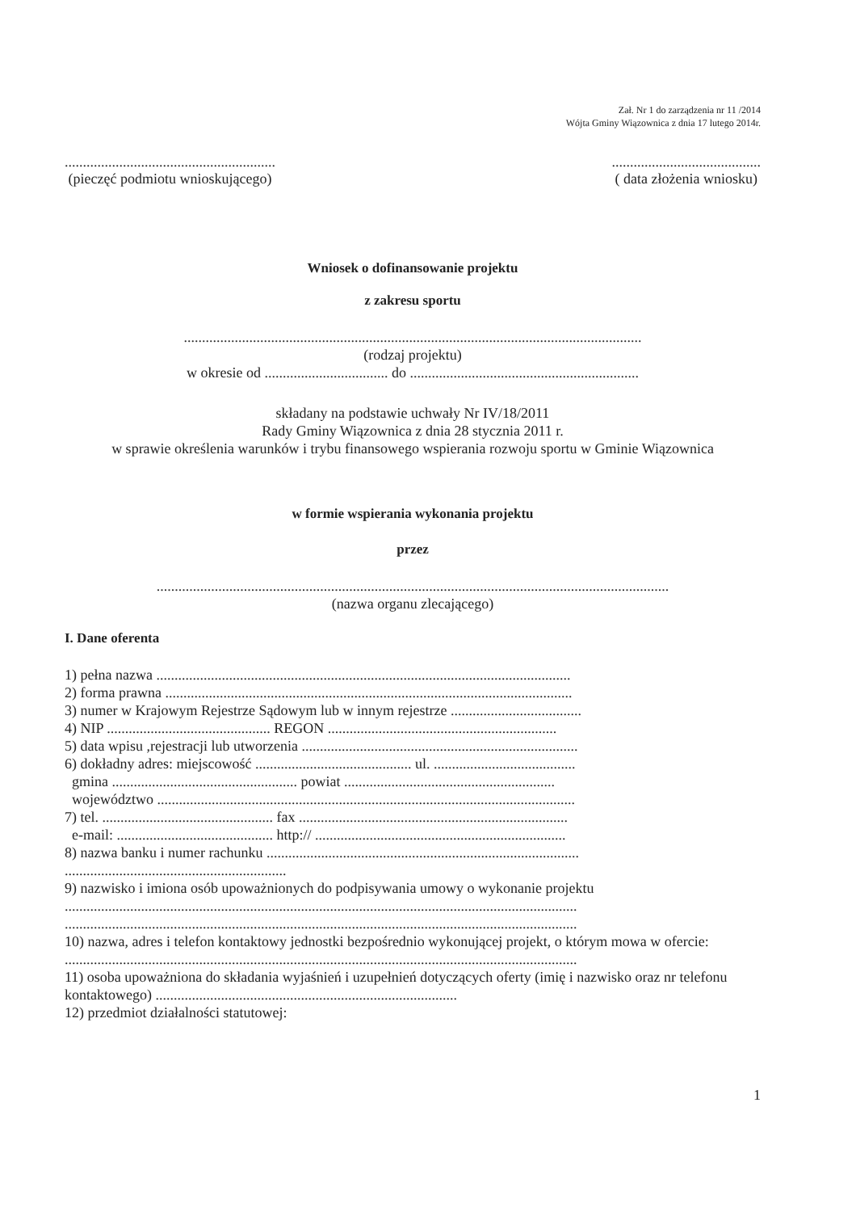Zał. Nr 1 do zarządzenia nr 11 /2014
Wójta Gminy Wiązownica z dnia 17 lutego 2014r.
..........................................................
(pieczęć podmiotu wnioskującego)
.........................................
( data złożenia wniosku)
Wniosek o dofinansowanie projektu
z zakresu sportu
..............................................................................................................................
(rodzaj projektu)
w okresie od .................................. do ...............................................................
składany na podstawie uchwały Nr IV/18/2011
Rady Gminy Wiązownica z dnia 28 stycznia 2011 r.
w sprawie określenia warunków i trybu finansowego wspierania rozwoju sportu w Gminie Wiązownica
w formie wspierania wykonania projektu
przez
.............................................................................................................................................
(nazwa organu zlecającego)
I. Dane oferenta
1) pełna nazwa ..................................................................................................................
2) forma prawna ................................................................................................................
3) numer w Krajowym Rejestrze Sądowym lub w innym rejestrze ....................................
4) NIP ............................................. REGON ...............................................................
5) data wpisu ,rejestracji lub utworzenia ............................................................................
6) dokładny adres: miejscowość ........................................... ul. .......................................
gmina ................................................... powiat ..........................................................
województwo ...................................................................................................................
7) tel. ............................................... fax ..........................................................................
e-mail: ........................................... http:// .....................................................................
8) nazwa banku i numer rachunku ......................................................................................
.............................................................
9) nazwisko i imiona osób upoważnionych do podpisywania umowy o wykonanie projektu
.............................................................................................................................................
.............................................................................................................................................
10) nazwa, adres i telefon kontaktowy jednostki bezpośrednio wykonującej projekt, o którym mowa w ofercie:
.............................................................................................................................................
11) osoba upoważniona do składania wyjaśnień i uzupełnień dotyczących oferty (imię i nazwisko oraz nr telefonu kontaktowego) ...................................................................................
12) przedmiot działalności statutowej:
1